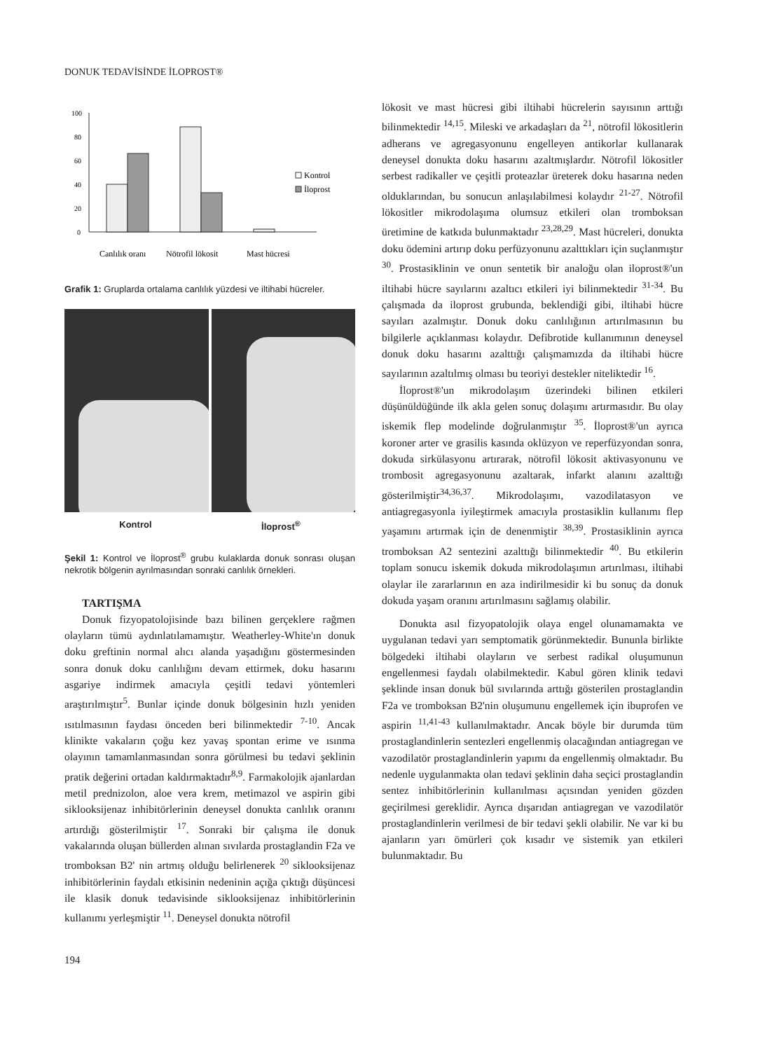DONUK TEDAVİSİNDE İLOPROST®
100
80
60
40
20
0
Kontrol
İloprost
Canlılık oranı
Nötrofil lökosit
Mast hücresi
Grafik 1: Gruplarda ortalama canlılık yüzdesi ve iltihabi hücreler.
Kontrol İloprost<sup>®</sup>
Şekil 1: Kontrol ve İloprost<sup>®</sup> grubu kulaklarda donuk sonrası oluşan nekrotik bölgenin ayrılmasından sonraki canlılık örnekleri.
TARTIŞMA
Donuk fizyopatolojisinde bazı bilinen gerçeklere rağmen olayların tümü aydınlatılamamıştır. Weatherley-White'ın donuk doku greftinin normal alıcı alanda yaşadığını göstermesinden sonra donuk doku canlılığını devam ettirmek, doku hasarını asgariye indirmek amacıyla çeşitli tedavi yöntemleri araştırılmıştır<sup>5</sup>. Bunlar içinde donuk bölgesinin hızlı yeniden ısıtılmasının faydası önceden beri bilinmektedir <sup>7-10</sup>. Ancak klinikte vakaların çoğu kez yavaş spontan erime ve ısınma olayının tamamlanmasından sonra görülmesi bu tedavi şeklinin pratik değerini ortadan kaldırmaktadır<sup>8,9</sup>. Farmakolojik ajanlardan metil prednizolon, aloe vera krem, metimazol ve aspirin gibi siklooksijenaz inhibitörlerinin deneysel donukta canlılık oranını artırdığı gösterilmiştir <sup>17</sup>. Sonraki bir çalışma ile donuk vakalarında oluşan büllerden alınan sıvılarda prostaglandin F2a ve tromboksan B2' nin artmış olduğu belirlenerek <sup>20</sup> siklooksijenaz inhibitörlerinin faydalı etkisinin nedeninin açığa çıktığı düşüncesi ile klasik donuk tedavisinde siklooksijenaz inhibitörlerinin kullanımı yerleşmiştir <sup>11</sup>. Deneysel donukta nötrofil
lökosit ve mast hücresi gibi iltihabi hücrelerin sayısının arttığı bilinmektedir <sup>14,15</sup>. Mileski ve arkadaşları da <sup>21</sup>, nötrofil lökositlerin adherans ve agregasyonunu engelleyen antikorlar kullanarak deneysel donukta doku hasarını azaltmışlardır. Nötrofil lökositler serbest radikaller ve çeşitli proteazlar üreterek doku hasarına neden olduklarından, bu sonucun anlaşılabilmesi kolaydır <sup>21-27</sup>. Nötrofil lökositler mikrodolaşıma olumsuz etkileri olan tromboksan üretimine de katkıda bulunmaktadır <sup>23,28,29</sup>. Mast hücreleri, donukta doku ödemini artırıp doku perfüzyonunu azalttıkları için suçlanmıştır <sup>30</sup>. Prostasiklinin ve onun sentetik bir analoğu olan iloprost®'un iltihabi hücre sayılarını azaltıcı etkileri iyi bilinmektedir <sup>31-34</sup>. Bu çalışmada da iloprost grubunda, beklendiği gibi, iltihabi hücre sayıları azalmıştır. Donuk doku canlılığının artırılmasının bu bilgilerle açıklanması kolaydır. Defibrotide kullanımının deneysel donuk doku hasarını azalttığı çalışmamızda da iltihabi hücre sayılarının azaltılmış olması bu teoriyi destekler niteliktedir <sup>16</sup>.
İloprost®'un mikrodolaşım üzerindeki bilinen etkileri düşünüldüğünde ilk akla gelen sonuç dolaşımı artırmasıdır. Bu olay iskemik flep modelinde doğrulanmıştır <sup>35</sup>. İloprost®'un ayrıca koroner arter ve grasilis kasında oklüzyon ve reperfüzyondan sonra, dokuda sirkülasyonu artırarak, nötrofil lökosit aktivasyonunu ve trombosit agregasyonunu azaltarak, infarkt alanını azalttığı gösterilmiştir<sup>34,36,37</sup>. Mikrodolaşımı, vazodilatasyon ve antiagregasyonla iyileştirmek amacıyla prostasiklin kullanımı flep yaşamını artırmak için de denenmiştir <sup>38,39</sup>. Prostasiklinin ayrıca tromboksan A2 sentezini azalttığı bilinmektedir <sup>40</sup>. Bu etkilerin toplam sonucu iskemik dokuda mikrodolaşımın artırılması, iltihabi olaylar ile zararlarının en aza indirilmesidir ki bu sonuç da donuk dokuda yaşam oranını artırılmasını sağlamış olabilir.
Donukta asıl fizyopatolojik olaya engel olunamamakta ve uygulanan tedavi yarı semptomatik görünmektedir. Bununla birlikte bölgedeki iltihabi olayların ve serbest radikal oluşumunun engellenmesi faydalı olabilmektedir. Kabul gören klinik tedavi şeklinde insan donuk bül sıvılarında arttığı gösterilen prostaglandin F2a ve tromboksan B2'nin oluşumunu engellemek için ibuprofen ve aspirin <sup>11,41-43</sup> kullanılmaktadır. Ancak böyle bir durumda tüm prostaglandinlerin sentezleri engellenmiş olacağından antiagregan ve vazodilatör prostaglandinlerin yapımı da engellenmiş olmaktadır. Bu nedenle uygulanmakta olan tedavi şeklinin daha seçici prostaglandin sentez inhibitörlerinin kullanılması açısından yeniden gözden geçirilmesi gereklidir. Ayrıca dışarıdan antiagregan ve vazodilatör prostaglandinlerin verilmesi de bir tedavi şekli olabilir. Ne var ki bu ajanların yarı ömürleri çok kısadır ve sistemik yan etkileri bulunmaktadır. Bu
194